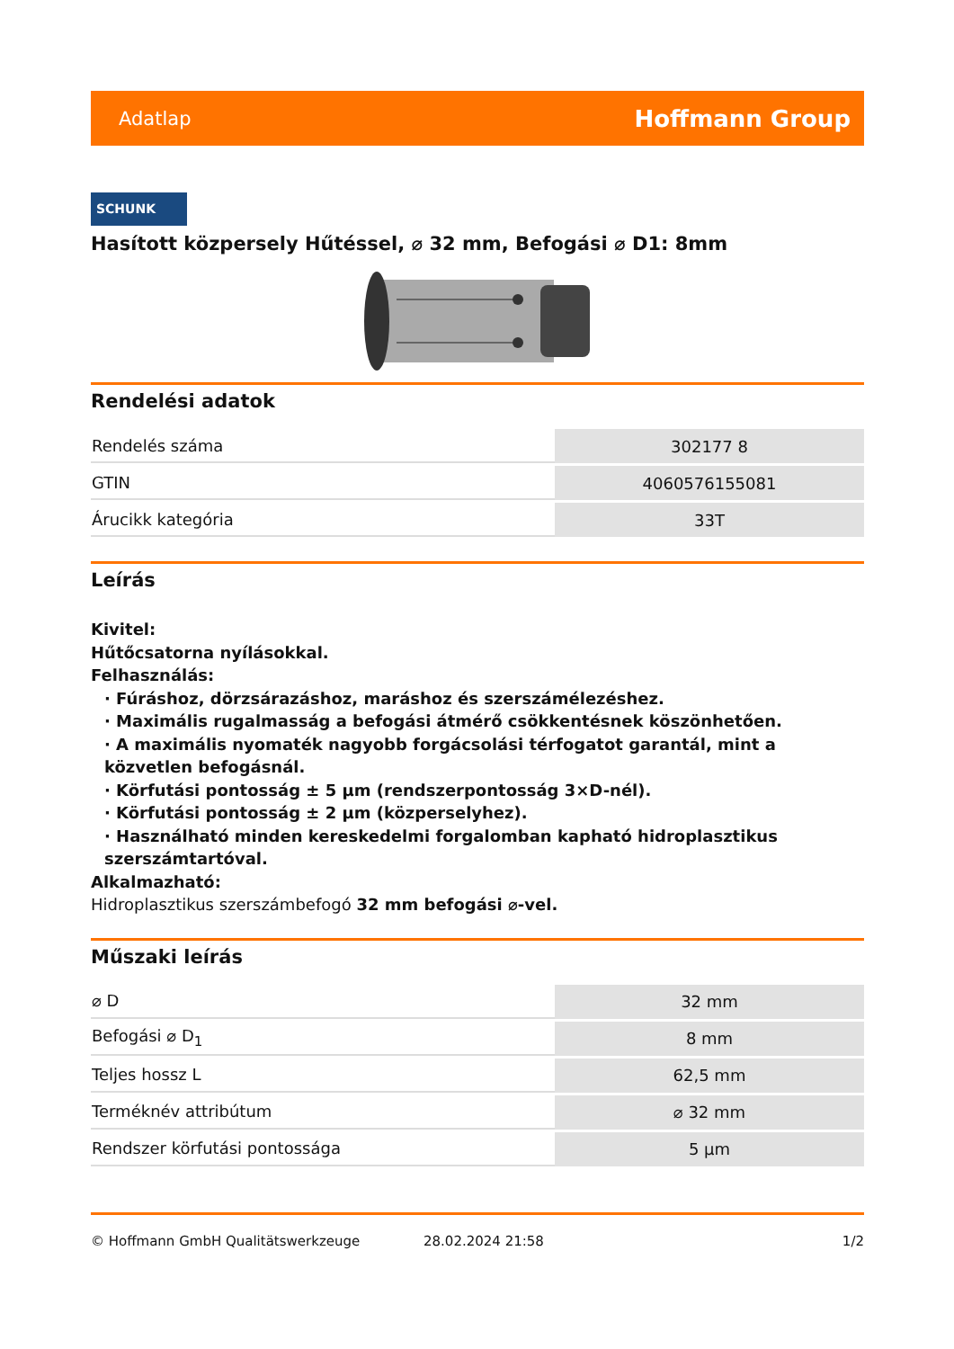Adatlap Hoffmann Group
SCHUNK
Hasított közpersely Hűtéssel, ⌀ 32 mm, Befogási ⌀ D1: 8mm
Rendelési adatok
| Rendelés száma | 302177 8 |
| GTIN | 4060576155081 |
| Árucikk kategória | 33T |
Leírás
Kivitel:
Hűtőcsatorna nyílásokkal.
Felhasználás:
· Fúráshoz, dörzsárazáshoz, maráshoz és szerszámélezéshez.
· Maximális rugalmasság a befogási átmérő csökkentésnek köszönhetően.
· A maximális nyomaték nagyobb forgácsolási térfogatot garantál, mint a közvetlen befogásnál.
· Körfutási pontosság ± 5 µm (rendszerpontosság 3×D-nél).
· Körfutási pontosság ± 2 µm (közperselyhez).
· Használható minden kereskedelmi forgalomban kapható hidroplasztikus szerszámtartóval.
Alkalmazható:
Hidroplasztikus szerszámbefogó 32 mm befogási ⌀-vel.
Műszaki leírás
| ⌀ D | 32 mm |
| Befogási ⌀ D<sub>1</sub> | 8 mm |
| Teljes hossz L | 62,5 mm |
| Terméknév attribútum | ⌀ 32 mm |
| Rendszer körfutási pontossága | 5 µm |
© Hoffmann GmbH Qualitätswerkzeuge 28.02.2024 21:58 1/2